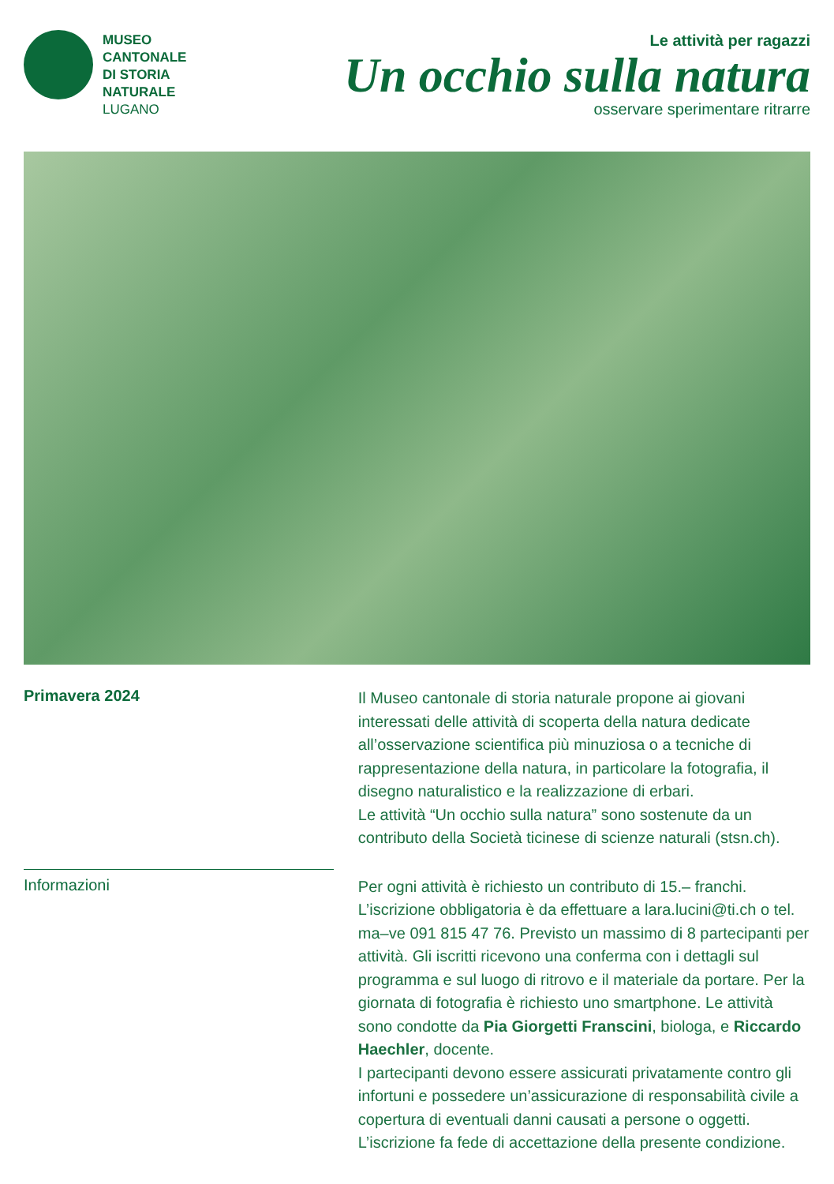MUSEO
CANTONALE
DI STORIA
NATURALE
LUGANO
Le attività per ragazzi
Un occhio sulla natura
osservare sperimentare ritrarre
Primavera 2024
Il Museo cantonale di storia naturale propone ai giovani interessati delle attività di scoperta della natura dedicate all’osservazione scientifica più minuziosa o a tecniche di rappresentazione della natura, in particolare la fotografia, il disegno naturalistico e la realizzazione di erbari.
Le attività “Un occhio sulla natura” sono sostenute da un contributo della Società ticinese di scienze naturali (stsn.ch).
Informazioni
Per ogni attività è richiesto un contributo di 15.– franchi. L’iscrizione obbligatoria è da effettuare a lara.lucini@ti.ch o tel. ma–ve 091 815 47 76. Previsto un massimo di 8 partecipanti per attività. Gli iscritti ricevono una conferma con i dettagli sul programma e sul luogo di ritrovo e il materiale da portare. Per la giornata di fotografia è richiesto uno smartphone. Le attività sono condotte da Pia Giorgetti Franscini, biologa, e Riccardo Haechler, docente.
I partecipanti devono essere assicurati privatamente contro gli infortuni e possedere un’assicurazione di responsabilità civile a copertura di eventuali danni causati a persone o oggetti. L’iscrizione fa fede di accettazione della presente condizione.